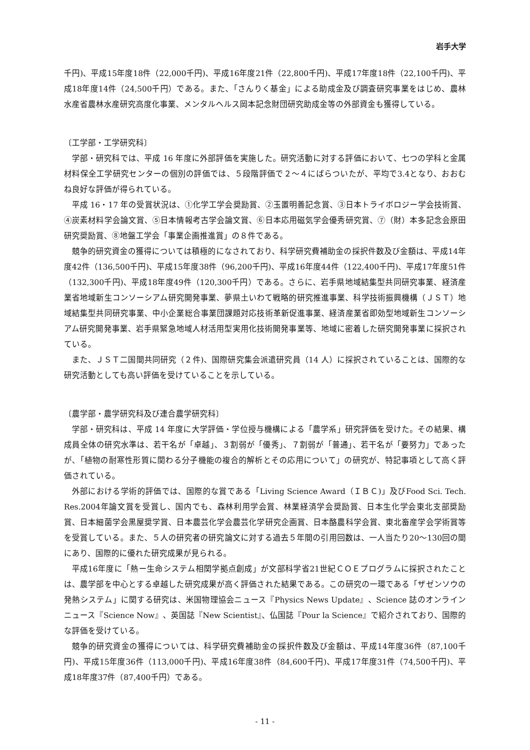岩手大学
千円)、平成15年度18件（22,000千円)、平成16年度21件（22,800千円)、平成17年度18件（22,100千円)、平成18年度14件（24,500千円）である。また、「さんりく基金」による助成金及び調査研究事業をはじめ、農林水産省農林水産研究高度化事業、メンタルヘルス岡本記念財団研究助成金等の外部資金も獲得している。
〔工学部・工学研究科〕
学部・研究科では、平成 16 年度に外部評価を実施した。研究活動に対する評価において、七つの学科と金属材料保全工学研究センターの個別の評価では、５段階評価で２～４にばらついたが、平均で3.4となり、おおむね良好な評価が得られている。
平成 16・17 年の受賞状況は、①化学工学会奨励賞、②玉置明善記念賞、③日本トライボロジー学会技術賞、④炭素材料学会論文賞、⑤日本情報考古学会論文賞、⑥日本応用磁気学会優秀研究賞、⑦（財）本多記念会原田研究奨励賞、⑧地盤工学会「事業企画推進賞」の８件である。
競争的研究資金の獲得については積極的になされており、科学研究費補助金の採択件数及び金額は、平成14年度42件（136,500千円)、平成15年度38件（96,200千円)、平成16年度44件（122,400千円)、平成17年度51件（132,300千円)、平成18年度49件（120,300千円）である。さらに、岩手県地域結集型共同研究事業、経済産業省地域新生コンソーシアム研究開発事業、夢県土いわて戦略的研究推進事業、科学技術振興機構（ＪＳＴ）地域結集型共同研究事業、中小企業総合事業団課題対応技術革新促進事業、経済産業省即効型地域新生コンソーシアム研究開発事業、岩手県緊急地域人材活用型実用化技術開発事業等、地域に密着した研究開発事業に採択されている。
また、ＪＳＴ二国間共同研究（２件)、国際研究集会派遣研究員（14 人）に採択されていることは、国際的な研究活動としても高い評価を受けていることを示している。
〔農学部・農学研究科及び連合農学研究科〕
学部・研究科は、平成 14 年度に大学評価・学位授与機構による「農学系」研究評価を受けた。その結果、構成員全体の研究水準は、若干名が「卓越」、３割弱が「優秀」、７割弱が「普通」、若干名が「要努力」であったが、「植物の耐寒性形質に関わる分子機能の複合的解析とその応用について」の研究が、特記事項として高く評価されている。
外部における学術的評価では、国際的な賞である「Living Science Award（ＩＢＣ)」及びFood Sci. Tech. Res.2004年論文賞を受賞し、国内でも、森林利用学会賞、林業経済学会奨励賞、日本生化学会東北支部奨励賞、日本細菌学会黒屋奨学賞、日本農芸化学会農芸化学研究企画賞、日本酪農科学会賞、東北畜産学会学術賞等を受賞している。また、５人の研究者の研究論文に対する過去５年間の引用回数は、一人当たり20～130回の間にあり、国際的に優れた研究成果が見られる。
平成16年度に「熱ー生命システム相関学拠点創成」が文部科学省21世紀ＣＯＥプログラムに採択されたことは、農学部を中心とする卓越した研究成果が高く評価された結果である。この研究の一環である「ザゼンソウの発熱システム」に関する研究は、米国物理協会ニュース『Physics News Update』、Science 誌のオンラインニュース『Science Now』、英国誌『New Scientist』、仏国誌『Pour la Science』で紹介されており、国際的な評価を受けている。
競争的研究資金の獲得については、科学研究費補助金の採択件数及び金額は、平成14年度36件（87,100千円)、平成15年度36件（113,000千円)、平成16年度38件（84,600千円)、平成17年度31件（74,500千円)、平成18年度37件（87,400千円）である。
- 11 -